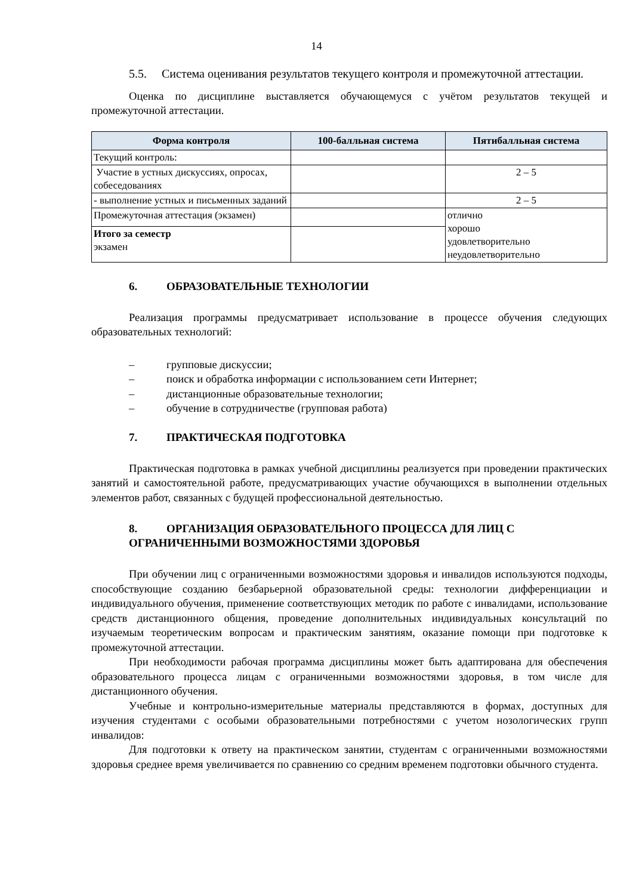14
5.5. Система оценивания результатов текущего контроля и промежуточной аттестации.
Оценка по дисциплине выставляется обучающемуся с учётом результатов текущей и промежуточной аттестации.
| Форма контроля | 100-балльная система | Пятибалльная система |
| --- | --- | --- |
| Текущий контроль: | | |
| Участие в устных дискуссиях, опросах, собеседованиях | | 2 – 5 |
| - выполнение устных и письменных заданий | | 2 – 5 |
| Промежуточная аттестация (экзамен) | | отлично хорошо удовлетворительно неудовлетворительно |
| Итого за семестр экзамен | | |
6. ОБРАЗОВАТЕЛЬНЫЕ ТЕХНОЛОГИИ
Реализация программы предусматривает использование в процессе обучения следующих образовательных технологий:
– групповые дискуссии;
– поиск и обработка информации с использованием сети Интернет;
– дистанционные образовательные технологии;
– обучение в сотрудничестве (групповая работа)
7. ПРАКТИЧЕСКАЯ ПОДГОТОВКА
Практическая подготовка в рамках учебной дисциплины реализуется при проведении практических занятий и самостоятельной работе, предусматривающих участие обучающихся в выполнении отдельных элементов работ, связанных с будущей профессиональной деятельностью.
8. ОРГАНИЗАЦИЯ ОБРАЗОВАТЕЛЬНОГО ПРОЦЕССА ДЛЯ ЛИЦ С ОГРАНИЧЕННЫМИ ВОЗМОЖНОСТЯМИ ЗДОРОВЬЯ
При обучении лиц с ограниченными возможностями здоровья и инвалидов используются подходы, способствующие созданию безбарьерной образовательной среды: технологии дифференциации и индивидуального обучения, применение соответствующих методик по работе с инвалидами, использование средств дистанционного общения, проведение дополнительных индивидуальных консультаций по изучаемым теоретическим вопросам и практическим занятиям, оказание помощи при подготовке к промежуточной аттестации.
При необходимости рабочая программа дисциплины может быть адаптирована для обеспечения образовательного процесса лицам с ограниченными возможностями здоровья, в том числе для дистанционного обучения.
Учебные и контрольно-измерительные материалы представляются в формах, доступных для изучения студентами с особыми образовательными потребностями с учетом нозологических групп инвалидов:
Для подготовки к ответу на практическом занятии, студентам с ограниченными возможностями здоровья среднее время увеличивается по сравнению со средним временем подготовки обычного студента.